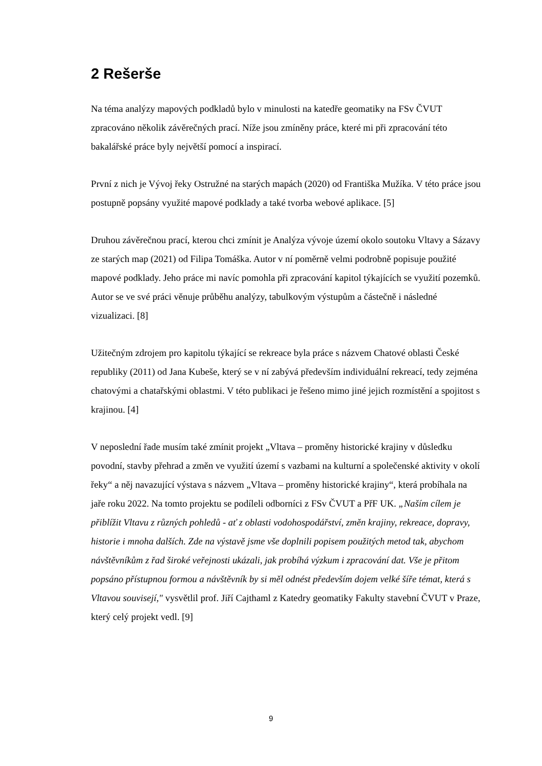2 Rešerše
Na téma analýzy mapových podkladů bylo v minulosti na katedře geomatiky na FSv ČVUT zpracováno několik závěrečných prací. Níže jsou zmíněny práce, které mi při zpracování této bakalářské práce byly největší pomocí a inspirací.
První z nich je Vývoj řeky Ostružné na starých mapách (2020) od Františka Mužíka. V této práce jsou postupně popsány využité mapové podklady a také tvorba webové aplikace. [5]
Druhou závěrečnou prací, kterou chci zmínit je Analýza vývoje území okolo soutoku Vltavy a Sázavy ze starých map (2021) od Filipa Tomáška. Autor v ní poměrně velmi podrobně popisuje použité mapové podklady. Jeho práce mi navíc pomohla při zpracování kapitol týkajících se využití pozemků. Autor se ve své práci věnuje průběhu analýzy, tabulkovým výstupům a částečně i následné vizualizaci. [8]
Užitečným zdrojem pro kapitolu týkající se rekreace byla práce s názvem Chatové oblasti České republiky (2011) od Jana Kubeše, který se v ní zabývá především individuální rekreací, tedy zejména chatovými a chatařskými oblastmi. V této publikaci je řešeno mimo jiné jejich rozmístění a spojitost s krajinou. [4]
V neposlední řade musím také zmínit projekt „Vltava – proměny historické krajiny v důsledku povodní, stavby přehrad a změn ve využití území s vazbami na kulturní a společenské aktivity v okolí řeky“ a něj navazující výstava s názvem „Vltava – proměny historické krajiny“, která probíhala na jaře roku 2022. Na tomto projektu se podíleli odborníci z FSv ČVUT a PřF UK. „Naším cílem je přiblížit Vltavu z různých pohledů - ať z oblasti vodohospodářství, změn krajiny, rekreace, dopravy, historie i mnoha dalších. Zde na výstavě jsme vše doplnili popisem použitých metod tak, abychom návštěvníkům z řad široké veřejnosti ukázali, jak probíhá výzkum i zpracování dat. Vše je přitom popsáno přístupnou formou a návštěvník by si měl odnést především dojem velké šíře témat, která s Vltavou souvisejí," vysvětlil prof. Jiří Cajthaml z Katedry geomatiky Fakulty stavební ČVUT v Praze, který celý projekt vedl. [9]
9